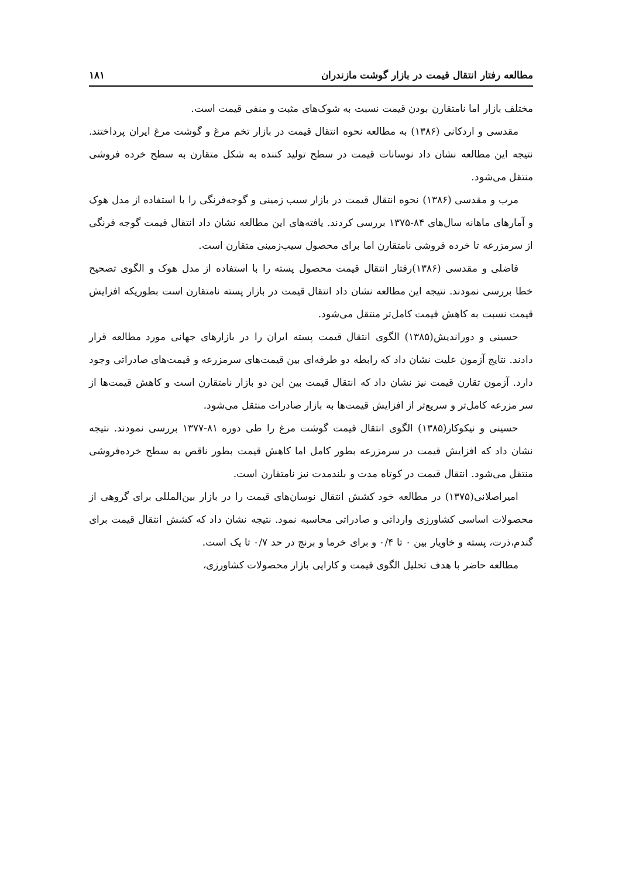مطالعه رفتار انتقال قیمت در بازار گوشت مازندران ۱۸۱
مختلف بازار اما نامتقارن بودن قیمت نسبت به شوک‌های مثبت و منفی قیمت است.
مقدسی و اردکانی (۱۳۸۶) به مطالعه نحوه انتقال قیمت در بازار تخم مرغ و گوشت مرغ ایران پرداختند. نتیجه این مطالعه نشان داد نوسانات قیمت در سطح تولید کننده به شکل متقارن به سطح خرده فروشی منتقل می‌شود.
مرب و مقدسی (۱۳۸۶) نحوه انتقال قیمت در بازار سیب زمینی و گوجه‌فرنگی را با استفاده از مدل هوک و آمارهای ماهانه سال‌های ۸۴-۱۳۷۵ بررسی کردند. یافته‌های این مطالعه نشان داد انتقال قیمت گوجه فرنگی از سرمزرعه تا خرده فروشی نامتقارن اما برای محصول سیب‌زمینی متقارن است.
فاضلی و مقدسی (۱۳۸۶)رفتار انتقال قیمت محصول پسته را با استفاده از مدل هوک و الگوی تصحیح خطا بررسی نمودند. نتیجه این مطالعه نشان داد انتقال قیمت در بازار پسته نامتقارن است بطوریکه افزایش قیمت نسبت به کاهش قیمت کامل‌تر منتقل می‌شود.
حسینی و دوراندیش(۱۳۸۵) الگوی انتقال قیمت پسته ایران را در بازارهای جهانی مورد مطالعه قرار دادند. نتایج آزمون علیت نشان داد که رابطه دو طرفه‌ای بین قیمت‌های سرمزرعه و قیمت‌های صادراتی وجود دارد. آزمون تقارن قیمت نیز نشان داد که انتقال قیمت بین این دو بازار نامتقارن است و کاهش قیمت‌ها از سر مزرعه کامل‌تر و سریع‌تر از افزایش قیمت‌ها به بازار صادرات منتقل می‌شود.
حسینی و نیکوکار(۱۳۸۵) الگوی انتقال قیمت گوشت مرغ را طی دوره ۸۱-۱۳۷۷ بررسی نمودند. نتیجه نشان داد که افزایش قیمت در سرمزرعه بطور کامل اما کاهش قیمت بطور ناقص به سطح خرده‌فروشی منتقل می‌شود. انتقال قیمت در کوتاه مدت و بلندمدت نیز نامتقارن است.
امیراصلانی(۱۳۷۵) در مطالعه خود کشش انتقال نوسان‌های قیمت را در بازار بین‌المللی برای گروهی از محصولات اساسی کشاورزی وارداتی و صادراتی محاسبه نمود. نتیجه نشان داد که کشش انتقال قیمت برای گندم،ذرت، پسته و خاویار بین ۰ تا ۰/۴ و برای خرما و برنج در حد ۰/۷ تا یک است.
مطالعه حاضر با هدف تحلیل الگوی قیمت و کارایی بازار محصولات کشاورزی،